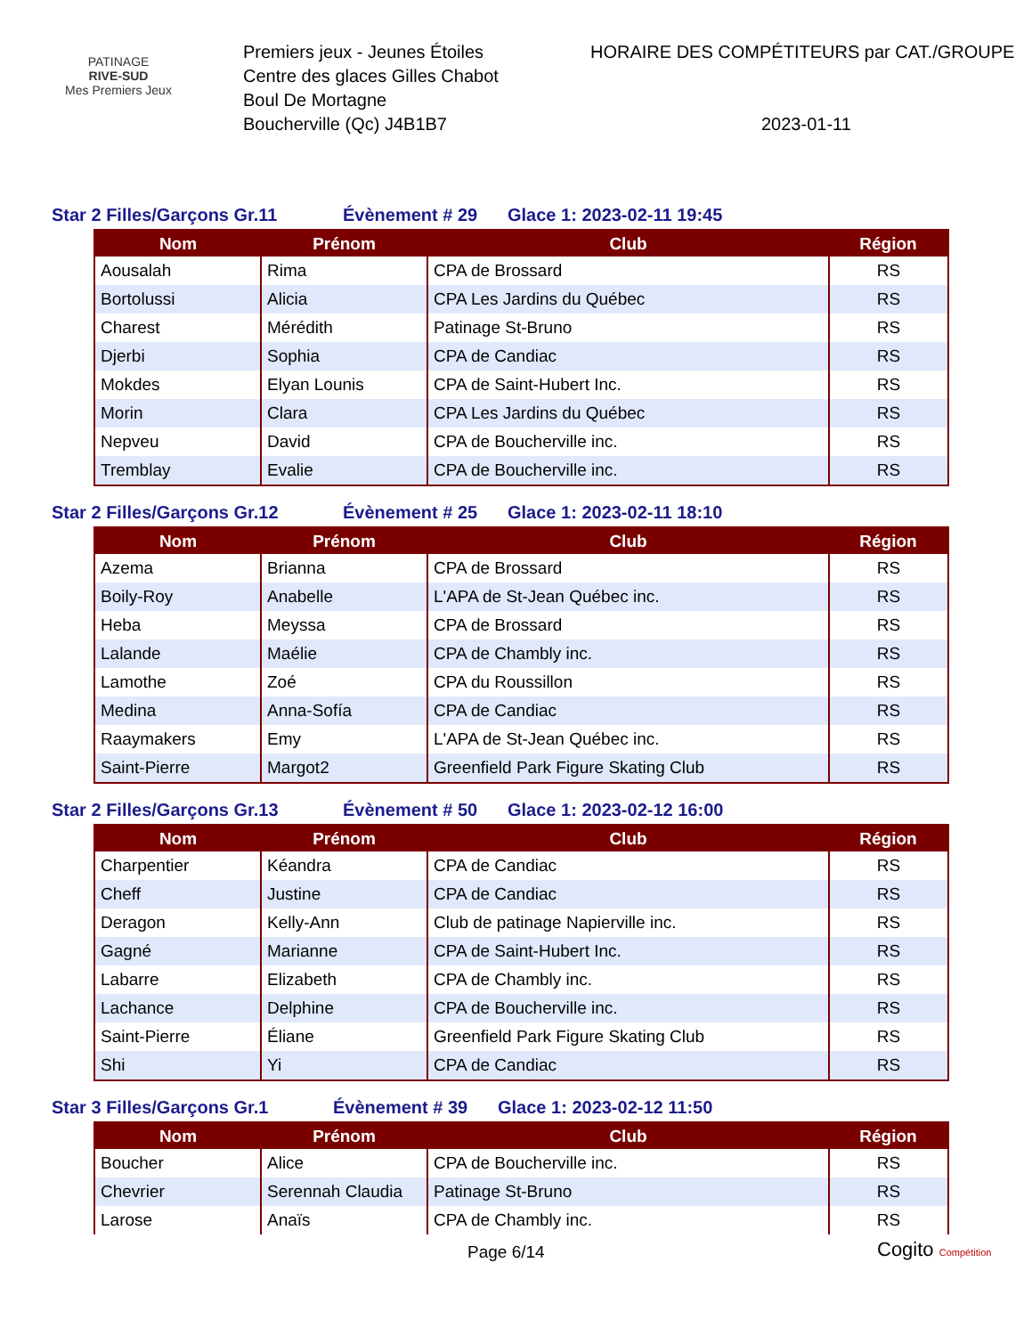PATINAGE
RIVE-SUD
Mes Premiers Jeux
Premiers jeux - Jeunes Étoiles
Centre des glaces Gilles Chabot
Boul De Mortagne
Boucherville (Qc) J4B1B7
HORAIRE DES COMPÉTITEURS par CAT./GROUPE
2023-01-11
Star 2 Filles/Garçons Gr.11 Évènement # 29 Glace 1: 2023-02-11 19:45
| Nom | Prénom | Club | Région |
| --- | --- | --- | --- |
| Aousalah | Rima | CPA de Brossard | RS |
| Bortolussi | Alicia | CPA Les Jardins du Québec | RS |
| Charest | Mérédith | Patinage St-Bruno | RS |
| Djerbi | Sophia | CPA de Candiac | RS |
| Mokdes | Elyan Lounis | CPA de Saint-Hubert Inc. | RS |
| Morin | Clara | CPA Les Jardins du Québec | RS |
| Nepveu | David | CPA de Boucherville inc. | RS |
| Tremblay | Evalie | CPA de Boucherville inc. | RS |
Star 2 Filles/Garçons Gr.12 Évènement # 25 Glace 1: 2023-02-11 18:10
| Nom | Prénom | Club | Région |
| --- | --- | --- | --- |
| Azema | Brianna | CPA de Brossard | RS |
| Boily-Roy | Anabelle | L'APA de St-Jean Québec inc. | RS |
| Heba | Meyssa | CPA de Brossard | RS |
| Lalande | Maélie | CPA de Chambly inc. | RS |
| Lamothe | Zoé | CPA du Roussillon | RS |
| Medina | Anna-Sofía | CPA de Candiac | RS |
| Raaymakers | Emy | L'APA de St-Jean Québec inc. | RS |
| Saint-Pierre | Margot2 | Greenfield Park Figure Skating Club | RS |
Star 2 Filles/Garçons Gr.13 Évènement # 50 Glace 1: 2023-02-12 16:00
| Nom | Prénom | Club | Région |
| --- | --- | --- | --- |
| Charpentier | Kéandra | CPA de Candiac | RS |
| Cheff | Justine | CPA de Candiac | RS |
| Deragon | Kelly-Ann | Club de patinage Napierville inc. | RS |
| Gagné | Marianne | CPA de Saint-Hubert Inc. | RS |
| Labarre | Elizabeth | CPA de Chambly inc. | RS |
| Lachance | Delphine | CPA de Boucherville inc. | RS |
| Saint-Pierre | Éliane | Greenfield Park Figure Skating Club | RS |
| Shi | Yi | CPA de Candiac | RS |
Star 3 Filles/Garçons Gr.1 Évènement # 39 Glace 1: 2023-02-12 11:50
| Nom | Prénom | Club | Région |
| --- | --- | --- | --- |
| Boucher | Alice | CPA de Boucherville inc. | RS |
| Chevrier | Serennah Claudia | Patinage St-Bruno | RS |
| Larose | Anaïs | CPA de Chambly inc. | RS |
Page 6/14 Cogito Compétition